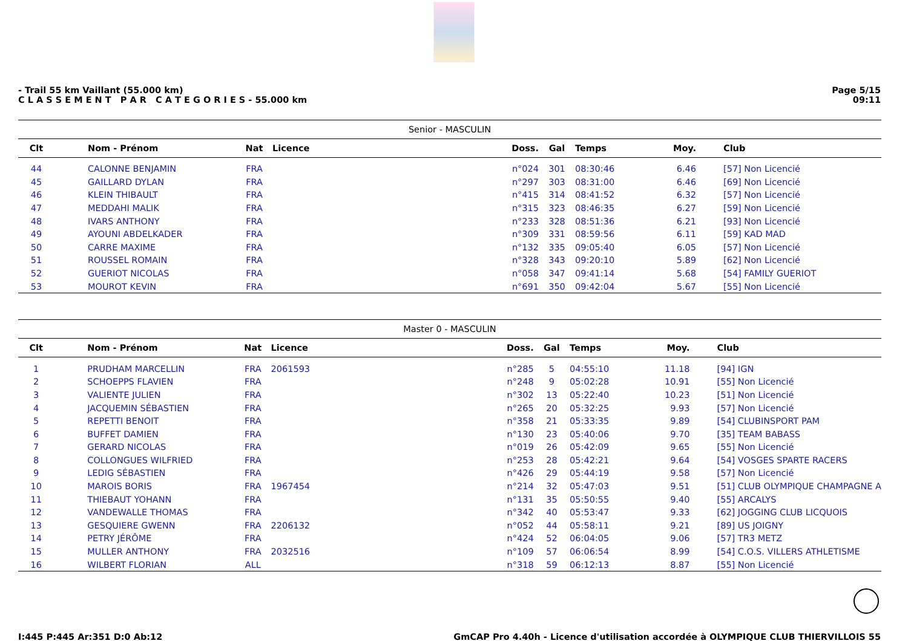- Trail 55 km Vaillant (55.000 km)
C L A S S E M E N T P A R C A T E G O R I E S - 55.000 km
Page 5/15
09:11
| Senior - MASCULIN | | | | | | | | |
| Clt | Nom - Prénom | Nat | Licence | Doss. | Gal | Temps | Moy. | Club |
| 44 | CALONNE BENJAMIN | FRA | | n°024 | 301 | 08:30:46 | 6.46 | [57] Non Licencié |
| 45 | GAILLARD DYLAN | FRA | | n°297 | 303 | 08:31:00 | 6.46 | [69] Non Licencié |
| 46 | KLEIN THIBAULT | FRA | | n°415 | 314 | 08:41:52 | 6.32 | [57] Non Licencié |
| 47 | MEDDAHI MALIK | FRA | | n°315 | 323 | 08:46:35 | 6.27 | [59] Non Licencié |
| 48 | IVARS ANTHONY | FRA | | n°233 | 328 | 08:51:36 | 6.21 | [93] Non Licencié |
| 49 | AYOUNI ABDELKADER | FRA | | n°309 | 331 | 08:59:56 | 6.11 | [59] KAD MAD |
| 50 | CARRE MAXIME | FRA | | n°132 | 335 | 09:05:40 | 6.05 | [57] Non Licencié |
| 51 | ROUSSEL ROMAIN | FRA | | n°328 | 343 | 09:20:10 | 5.89 | [62] Non Licencié |
| 52 | GUERIOT NICOLAS | FRA | | n°058 | 347 | 09:41:14 | 5.68 | [54] FAMILY GUERIOT |
| 53 | MOUROT KEVIN | FRA | | n°691 | 350 | 09:42:04 | 5.67 | [55] Non Licencié |
| Master 0 - MASCULIN | | | | | | | | |
| Clt | Nom - Prénom | Nat | Licence | Doss. | Gal | Temps | Moy. | Club |
| 1 | PRUDHAM MARCELLIN | FRA | 2061593 | n°285 | 5 | 04:55:10 | 11.18 | [94] IGN |
| 2 | SCHOEPPS FLAVIEN | FRA | | n°248 | 9 | 05:02:28 | 10.91 | [55] Non Licencié |
| 3 | VALIENTE JULIEN | FRA | | n°302 | 13 | 05:22:40 | 10.23 | [51] Non Licencié |
| 4 | JACQUEMIN SÉBASTIEN | FRA | | n°265 | 20 | 05:32:25 | 9.93 | [57] Non Licencié |
| 5 | REPETTI BENOIT | FRA | | n°358 | 21 | 05:33:35 | 9.89 | [54] CLUBINSPORT PAM |
| 6 | BUFFET DAMIEN | FRA | | n°130 | 23 | 05:40:06 | 9.70 | [35] TEAM BABASS |
| 7 | GERARD NICOLAS | FRA | | n°019 | 26 | 05:42:09 | 9.65 | [55] Non Licencié |
| 8 | COLLONGUES WILFRIED | FRA | | n°253 | 28 | 05:42:21 | 9.64 | [54] VOSGES SPARTE RACERS |
| 9 | LEDIG SÉBASTIEN | FRA | | n°426 | 29 | 05:44:19 | 9.58 | [57] Non Licencié |
| 10 | MAROIS BORIS | FRA | 1967454 | n°214 | 32 | 05:47:03 | 9.51 | [51] CLUB OLYMPIQUE CHAMPAGNE A |
| 11 | THIEBAUT YOHANN | FRA | | n°131 | 35 | 05:50:55 | 9.40 | [55] ARCALYS |
| 12 | VANDEWALLE THOMAS | FRA | | n°342 | 40 | 05:53:47 | 9.33 | [62] JOGGING CLUB LICQUOIS |
| 13 | GESQUIERE GWENN | FRA | 2206132 | n°052 | 44 | 05:58:11 | 9.21 | [89] US JOIGNY |
| 14 | PETRY JÉRÔME | FRA | | n°424 | 52 | 06:04:05 | 9.06 | [57] TR3 METZ |
| 15 | MULLER ANTHONY | FRA | 2032516 | n°109 | 57 | 06:06:54 | 8.99 | [54] C.O.S. VILLERS ATHLETISME |
| 16 | WILBERT FLORIAN | ALL | | n°318 | 59 | 06:12:13 | 8.87 | [55] Non Licencié |
I:445 P:445 Ar:351 D:0 Ab:12 GmCAP Pro 4.40h - Licence d'utilisation accordée à OLYMPIQUE CLUB THIERVILLOIS 55